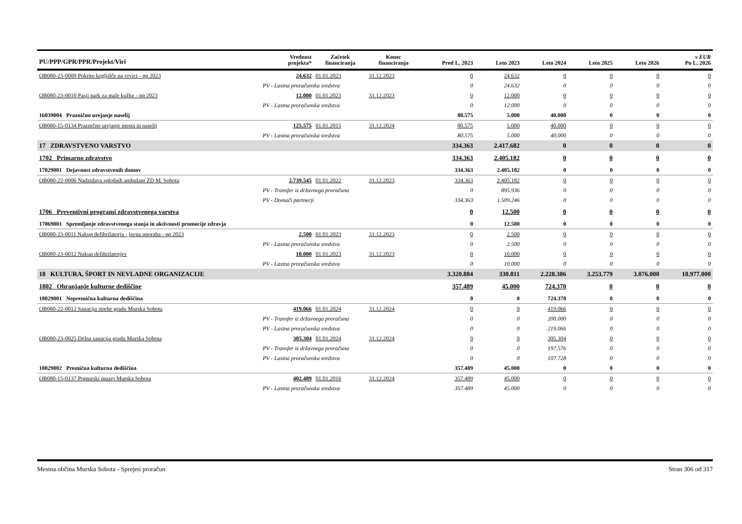| PU/PPP/GPR/PPR/Projekt/Viri | | Vrednost projekta* | Začetek financiranja | Konec financiranja | Pred L. 2023 | Leto 2023 | Leto 2024 | Leto 2025 | Leto 2026 | v EUR Po L. 2026 |
| --- | --- | --- | --- | --- | --- | --- | --- | --- | --- | --- |
| OB080-23-0009 Pokrito kegljišče na vrvici - pp 2023 | | 24.632 | 01.01.2023 | 31.12.2023 | 0 | 24.632 | 0 | 0 | 0 | 0 |
| | PV - Lastna proračunska sredstva | | | | 0 | 24.632 | 0 | 0 | 0 | 0 |
| OB080-23-0010 Pasji park za male kužke - pp 2023 | | 12.000 | 01.01.2023 | 31.12.2023 | 0 | 12.000 | 0 | 0 | 0 | 0 |
| | PV - Lastna proračunska sredstva | | | | 0 | 12.000 | 0 | 0 | 0 | 0 |
| 16039004 Praznično urejanje naselij | | | | | 80.575 | 5.000 | 40.000 | 0 | 0 | 0 |
| OB080-15-0134 Praznično urejanje mesta in naselij | | 125.575 | 01.01.2015 | 31.12.2024 | 80.575 | 5.000 | 40.000 | 0 | 0 | 0 |
| | PV - Lastna proračunska sredstva | | | | 80.575 | 5.000 | 40.000 | 0 | 0 | 0 |
| 17 ZDRAVSTVENO VARSTVO | | | | | 334.363 | 2.417.682 | 0 | 0 | 0 | 0 |
| 1702 Primarno zdravstvo | | | | | 334.363 | 2.405.182 | 0 | 0 | 0 | 0 |
| 17029001 Dejavnost zdravstvenih domov | | | | | 334.363 | 2.405.182 | 0 | 0 | 0 | 0 |
| OB080-22-0006 Nadzidava splošnih ambulant ZD M. Sobota | | 2.739.545 | 01.01.2022 | 31.12.2023 | 334.363 | 2.405.182 | 0 | 0 | 0 | 0 |
| | PV - Transfer iz državnega proračuna | | | | 0 | 895.936 | 0 | 0 | 0 | 0 |
| | PV - Domači partnerji | | | | 334.363 | 1.509.246 | 0 | 0 | 0 | 0 |
| 1706 Preventivni programi zdravstvenega varstva | | | | | 0 | 12.500 | 0 | 0 | 0 | 0 |
| 17069001 Spremljanje zdravstvenega stanja in aktivnosti promocije zdravja | | | | | 0 | 12.500 | 0 | 0 | 0 | 0 |
| OB080-23-0011 Nakup defibrilatorja - javna uporaba - pp 2023 | | 2.500 | 01.01.2023 | 31.12.2023 | 0 | 2.500 | 0 | 0 | 0 | 0 |
| | PV - Lastna proračunska sredstva | | | | 0 | 2.500 | 0 | 0 | 0 | 0 |
| OB080-23-0012 Nakup defibrilatorjev | | 10.000 | 01.01.2023 | 31.12.2023 | 0 | 10.000 | 0 | 0 | 0 | 0 |
| | PV - Lastna proračunska sredstva | | | | 0 | 10.000 | 0 | 0 | 0 | 0 |
| 18 KULTURA, ŠPORT IN NEVLADNE ORGANIZACIJE | | | | | 3.320.884 | 330.811 | 2.228.386 | 3.253.779 | 3.076.000 | 18.977.000 |
| 1802 Ohranjanje kulturne dediščine | | | | | 357.489 | 45.000 | 724.370 | 0 | 0 | 0 |
| 18029001 Nepremična kulturna dediščina | | | | | 0 | 0 | 724.370 | 0 | 0 | 0 |
| OB080-22-0012 Sanacija strehe gradu Murska Sobota | | 419.066 | 01.01.2024 | 31.12.2024 | 0 | 0 | 419.066 | 0 | 0 | 0 |
| | PV - Transfer iz državnega proračuna | | | | 0 | 0 | 200.000 | 0 | 0 | 0 |
| | PV - Lastna proračunska sredstva | | | | 0 | 0 | 219.066 | 0 | 0 | 0 |
| OB080-23-0025 Delna sanacija gradu Murska Sobota | | 305.304 | 01.01.2024 | 31.12.2024 | 0 | 0 | 305.304 | 0 | 0 | 0 |
| | PV - Transfer iz državnega proračuna | | | | 0 | 0 | 197.576 | 0 | 0 | 0 |
| | PV - Lastna proračunska sredstva | | | | 0 | 0 | 107.728 | 0 | 0 | 0 |
| 18029002 Premična kulturna dediščina | | | | | 357.489 | 45.000 | 0 | 0 | 0 | 0 |
| OB080-15-0137 Pomurski muzej Murska Sobota | | 402.489 | 01.01.2016 | 31.12.2024 | 357.489 | 45.000 | 0 | 0 | 0 | 0 |
| | PV - Lastna proračunska sredstva | | | | 357.489 | 45.000 | 0 | 0 | 0 | 0 |
Mestna občina Murska Sobota - Sprejeti proračun Stran 306 od 317